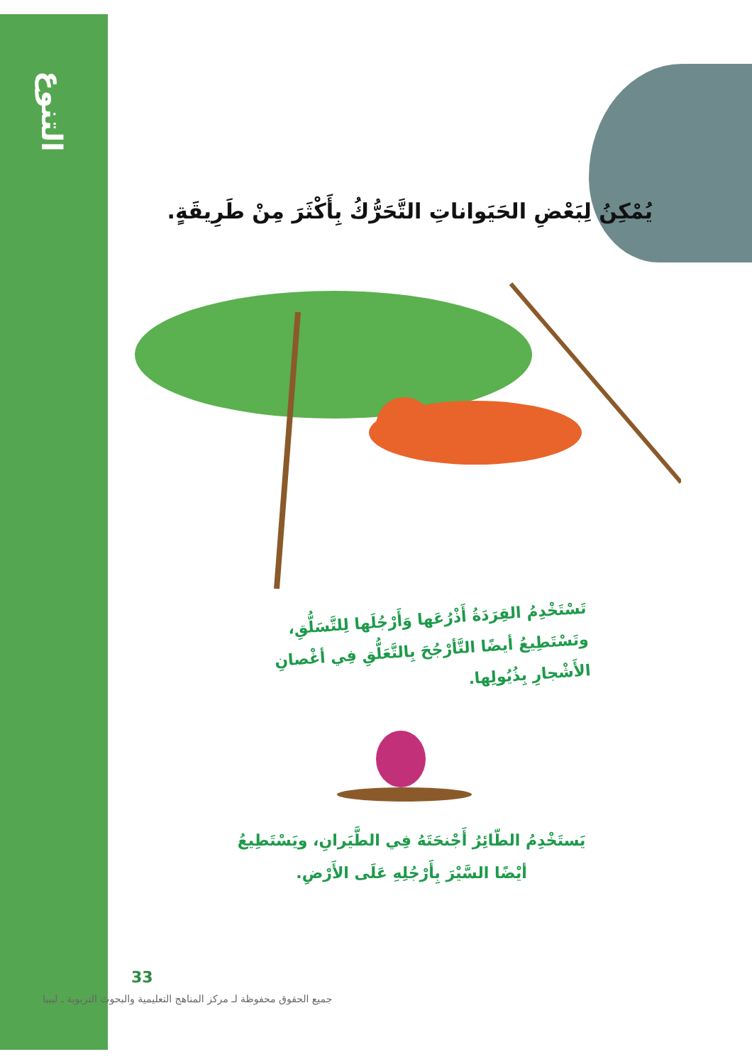التنوع
يُمْكِنُ لِبَعْضِ الحَيَواناتِ التَّحَرُّكُ بِأَكْثَرَ مِنْ طَرِيقَةٍ.
تَسْتَخْدِمُ القِرَدَةُ أَذْرُعَها وَأَرْجُلَها لِلتَّسَلُّقِ، وتَسْتَطِيعُ أيضًا التَّأرْجُحَ بِالتَّعَلُّقِ فِي أغْصانِ الأَشْجارِ بِذُيُولِها.
يَستَخْدِمُ الطّائِرُ أَجْنحَتَهُ فِي الطَّيَرانِ، ويَسْتَطِيعُ أيْضًا السَّيْرَ بِأَرْجُلِهِ عَلَى الأَرْضِ.
33
جميع الحقوق محفوظة لـ مركز المناهج التعليمية والبحوث التربوية ـ ليبيا